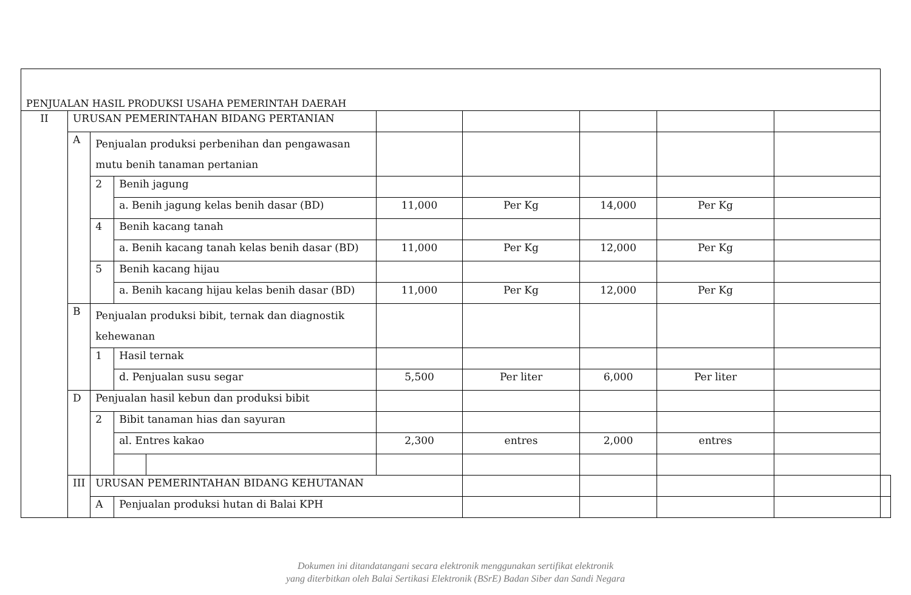| PENJUALAN HASIL PRODUKSI USAHA PEMERINTAH DAERAH | | | | | | | | | | |
| II | URUSAN PEMERINTAHAN BIDANG PERTANIAN | | | | | | | | | |
| | A | Penjualan produksi perbenihan dan pengawasan mutu benih tanaman pertanian | | | | | | | | |
| | | 2 | Benih jagung | | | | | | | |
| | | | a. Benih jagung kelas benih dasar (BD) | | 11,000 | Per Kg | 14,000 | Per Kg | | |
| | | 4 | Benih kacang tanah | | | | | | | |
| | | | a. Benih kacang tanah kelas benih dasar (BD) | | 11,000 | Per Kg | 12,000 | Per Kg | | |
| | | 5 | Benih kacang hijau | | | | | | | |
| | | | a. Benih kacang hijau kelas benih dasar (BD) | | 11,000 | Per Kg | 12,000 | Per Kg | | |
| | B | Penjualan produksi bibit, ternak dan diagnostik kehewanan | | | | | | | | |
| | | 1 | Hasil ternak | | | | | | | |
| | | | d. Penjualan susu segar | | 5,500 | Per liter | 6,000 | Per liter | | |
| | D | Penjualan hasil kebun dan produksi bibit | | | | | | | | |
| | | 2 | Bibit tanaman hias dan sayuran | | | | | | | |
| | | | al. Entres kakao | | 2,300 | entres | 2,000 | entres | | |
| | III | URUSAN PEMERINTAHAN BIDANG KEHUTANAN | | | | | | | | |
| | | A | Penjualan produksi hutan di Balai KPH | | | | | | | |
Dokumen ini ditandatangani secara elektronik menggunakan sertifikat elektronik
yang diterbitkan oleh Balai Sertikasi Elektronik (BSrE) Badan Siber dan Sandi Negara